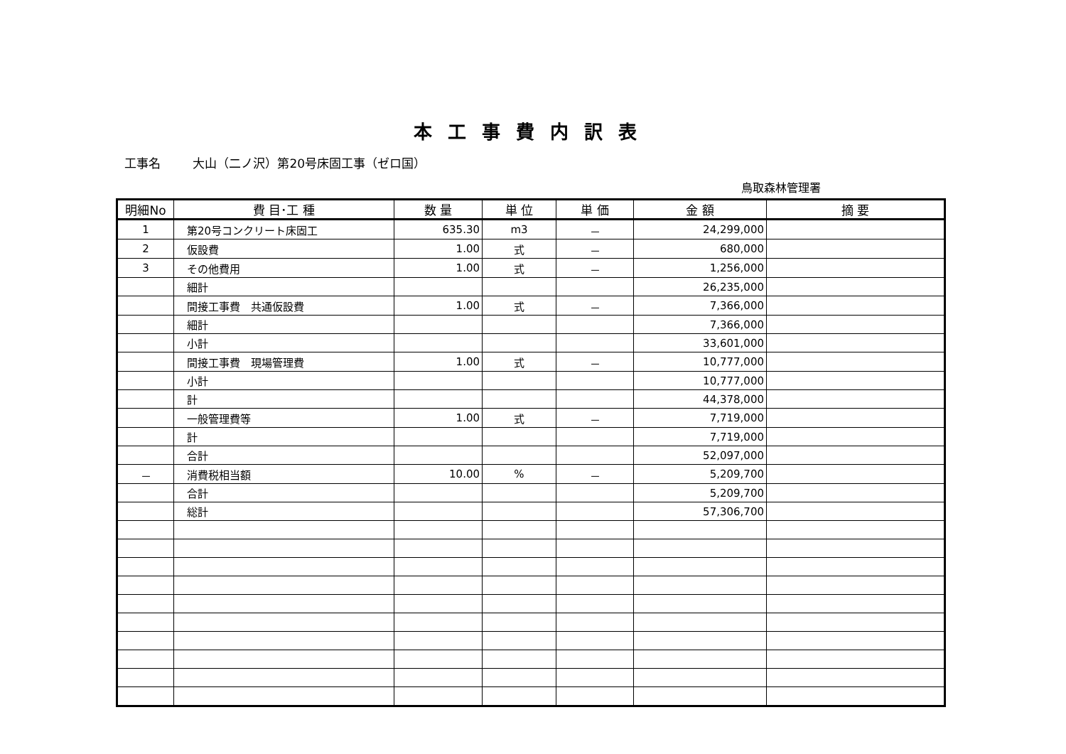本工事費内訳表
工事名 大山（二ノ沢）第20号床固工事（ゼロ国）
鳥取森林管理署
| 明細No | 費 目･工 種 | 数 量 | 単 位 | 単 価 | 金 額 | 摘 要 |
| --- | --- | --- | --- | --- | --- | --- |
| 1 | 第20号コンクリート床固工 | 635.30 | m3 | － | 24,299,000 | |
| 2 | 仮設費 | 1.00 | 式 | － | 680,000 | |
| 3 | その他費用 | 1.00 | 式 | － | 1,256,000 | |
| | 細計 | | | | 26,235,000 | |
| | 間接工事費 共通仮設費 | 1.00 | 式 | － | 7,366,000 | |
| | 細計 | | | | 7,366,000 | |
| | 小計 | | | | 33,601,000 | |
| | 間接工事費 現場管理費 | 1.00 | 式 | － | 10,777,000 | |
| | 小計 | | | | 10,777,000 | |
| | 計 | | | | 44,378,000 | |
| | 一般管理費等 | 1.00 | 式 | － | 7,719,000 | |
| | 計 | | | | 7,719,000 | |
| | 合計 | | | | 52,097,000 | |
| － | 消費税相当額 | 10.00 | % | － | 5,209,700 | |
| | 合計 | | | | 5,209,700 | |
| | 総計 | | | | 57,306,700 | |